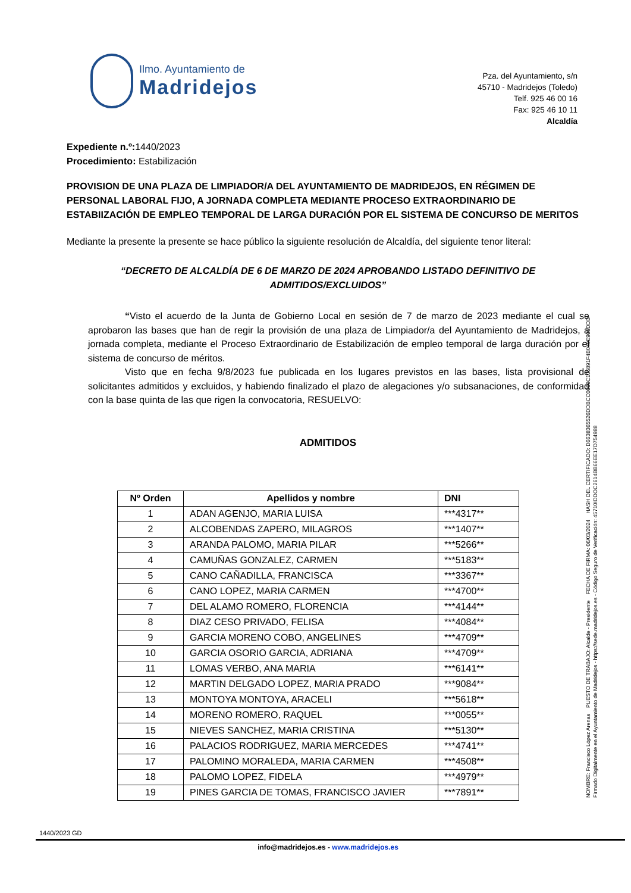Ilmo. Ayuntamiento de
Madridejos
Pza. del Ayuntamiento, s/n
45710 - Madridejos (Toledo)
Telf. 925 46 00 16
Fax: 925 46 10 11
Alcaldía
Expediente n.º: 1440/2023
Procedimiento: Estabilización
PROVISION DE UNA PLAZA DE LIMPIADOR/A DEL AYUNTAMIENTO DE MADRIDEJOS, EN RÉGIMEN DE PERSONAL LABORAL FIJO, A JORNADA COMPLETA MEDIANTE PROCESO EXTRAORDINARIO DE ESTABIIZACIÓN DE EMPLEO TEMPORAL DE LARGA DURACIÓN POR EL SISTEMA DE CONCURSO DE MERITOS
Mediante la presente la presente se hace público la siguiente resolución de Alcaldía, del siguiente tenor literal:
“DECRETO DE ALCALDÍA DE 6 DE MARZO DE 2024 APROBANDO LISTADO DEFINITIVO DE
ADMITIDOS/EXCLUIDOS”
“Visto el acuerdo de la Junta de Gobierno Local en sesión de 7 de marzo de 2023 mediante el cual se aprobaron las bases que han de regir la provisión de una plaza de Limpiador/a del Ayuntamiento de Madridejos, a jornada completa, mediante el Proceso Extraordinario de Estabilización de empleo temporal de larga duración por el sistema de concurso de méritos.
Visto que en fecha 9/8/2023 fue publicada en los lugares previstos en las bases, lista provisional de solicitantes admitidos y excluidos, y habiendo finalizado el plazo de alegaciones y/o subsanaciones, de conformidad con la base quinta de las que rigen la convocatoria, RESUELVO:
ADMITIDOS
| Nº Orden | Apellidos y nombre | DNI |
| --- | --- | --- |
| 1 | ADAN AGENJO, MARIA LUISA | ***4317** |
| 2 | ALCOBENDAS ZAPERO, MILAGROS | ***1407** |
| 3 | ARANDA PALOMO, MARIA PILAR | ***5266** |
| 4 | CAMUÑAS GONZALEZ, CARMEN | ***5183** |
| 5 | CANO CAÑADILLA, FRANCISCA | ***3367** |
| 6 | CANO LOPEZ, MARIA CARMEN | ***4700** |
| 7 | DEL ALAMO ROMERO, FLORENCIA | ***4144** |
| 8 | DIAZ CESO PRIVADO, FELISA | ***4084** |
| 9 | GARCIA MORENO COBO, ANGELINES | ***4709** |
| 10 | GARCIA OSORIO GARCIA, ADRIANA | ***4709** |
| 11 | LOMAS VERBO, ANA MARIA | ***6141** |
| 12 | MARTIN DELGADO LOPEZ, MARIA PRADO | ***9084** |
| 13 | MONTOYA MONTOYA, ARACELI | ***5618** |
| 14 | MORENO ROMERO, RAQUEL | ***0055** |
| 15 | NIEVES SANCHEZ, MARIA CRISTINA | ***5130** |
| 16 | PALACIOS RODRIGUEZ, MARIA MERCEDES | ***4741** |
| 17 | PALOMINO MORALEDA, MARIA CARMEN | ***4508** |
| 18 | PALOMO LOPEZ, FIDELA | ***4979** |
| 19 | PINES GARCIA DE TOMAS, FRANCISCO JAVIER | ***7891** |
1440/2023 GD
info@madridejos.es - www.madridejos.es
NOMBRE: Francisco López Arenas PUESTO DE TRABAJO: Alcalde - Presidente FECHA DE FIRMA: 06/03/2024 HASH DEL CERTIFICADO: D663836552​6DDBCC0660C105891F4B040E905DDD
Firmado Digitalmente en el Ayuntamiento de Madridejos - https://sede.madridejos.es - Código Seguro de Verificación: 45710IDDOC2614BB66EE17D754988